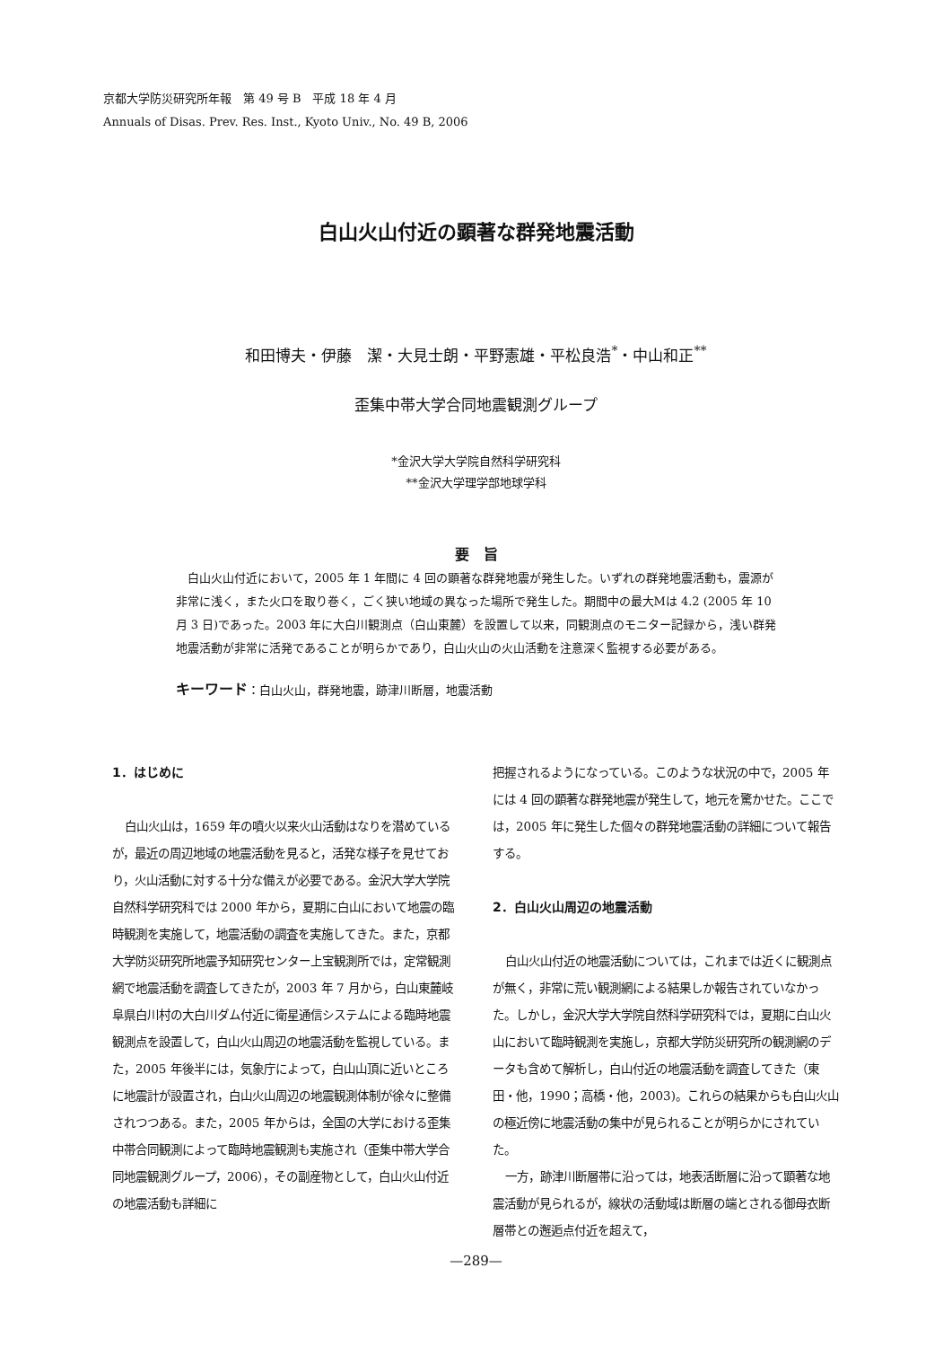京都大学防災研究所年報　第 49 号 B　平成 18 年 4 月
Annuals of Disas. Prev. Res. Inst., Kyoto Univ., No. 49 B, 2006
白山火山付近の顕著な群発地震活動
和田博夫・伊藤　潔・大見士朗・平野憲雄・平松良浩<sup>*</sup>・中山和正<sup>**</sup>
歪集中帯大学合同地震観測グループ
*金沢大学大学院自然科学研究科
**金沢大学理学部地球学科
要　旨
白山火山付近において，2005 年 1 年間に 4 回の顕著な群発地震が発生した。いずれの群発地震活動も，震源が非常に浅く，また火口を取り巻く，ごく狭い地域の異なった場所で発生した。期間中の最大Mは 4.2 (2005 年 10 月 3 日)であった。2003 年に大白川観測点（白山東麓）を設置して以来，同観測点のモニター記録から，浅い群発地震活動が非常に活発であることが明らかであり，白山火山の火山活動を注意深く監視する必要がある。
キーワード：白山火山，群発地震，跡津川断層，地震活動
1．はじめに
白山火山は，1659 年の噴火以来火山活動はなりを潜めているが，最近の周辺地域の地震活動を見ると，活発な様子を見せており，火山活動に対する十分な備えが必要である。金沢大学大学院自然科学研究科では 2000 年から，夏期に白山において地震の臨時観測を実施して，地震活動の調査を実施してきた。また，京都大学防災研究所地震予知研究センター上宝観測所では，定常観測網で地震活動を調査してきたが，2003 年 7 月から，白山東麓岐阜県白川村の大白川ダム付近に衛星通信システムによる臨時地震観測点を設置して，白山火山周辺の地震活動を監視している。また，2005 年後半には，気象庁によって，白山山頂に近いところに地震計が設置され，白山火山周辺の地震観測体制が徐々に整備されつつある。また，2005 年からは，全国の大学における歪集中帯合同観測によって臨時地震観測も実施され（歪集中帯大学合同地震観測グループ，2006），その副産物として，白山火山付近の地震活動も詳細に
把握されるようになっている。このような状況の中で，2005 年には 4 回の顕著な群発地震が発生して，地元を驚かせた。ここでは，2005 年に発生した個々の群発地震活動の詳細について報告する。
2．白山火山周辺の地震活動
白山火山付近の地震活動については，これまでは近くに観測点が無く，非常に荒い観測網による結果しか報告されていなかった。しかし，金沢大学大学院自然科学研究科では，夏期に白山火山において臨時観測を実施し，京都大学防災研究所の観測網のデータも含めて解析し，白山付近の地震活動を調査してきた（東田・他，1990；高橋・他，2003)。これらの結果からも白山火山の極近傍に地震活動の集中が見られることが明らかにされていた。
一方，跡津川断層帯に沿っては，地表活断層に沿って顕著な地震活動が見られるが，線状の活動域は断層の端とされる御母衣断層帯との邂逅点付近を超えて，
—289—